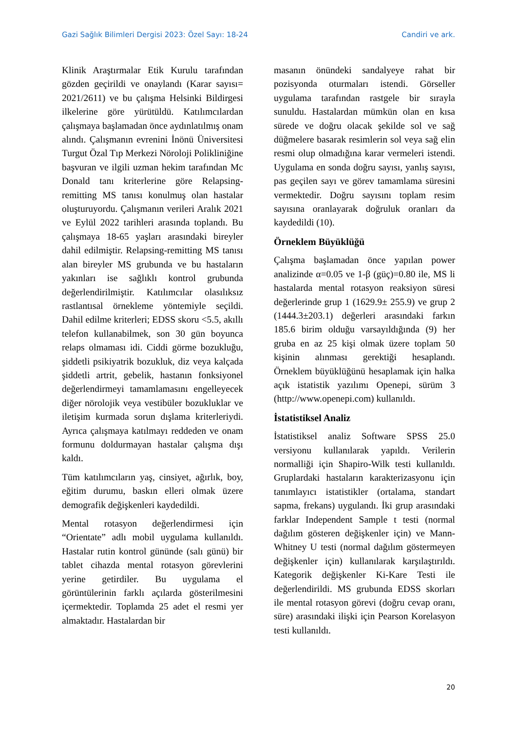Gazi Sağlık Bilimleri Dergisi 2023: Özel Sayı: 18-24 Candiri ve ark.
Klinik Araştırmalar Etik Kurulu tarafından gözden geçirildi ve onaylandı (Karar sayısı= 2021/2611) ve bu çalışma Helsinki Bildirgesi ilkelerine göre yürütüldü. Katılımcılardan çalışmaya başlamadan önce aydınlatılmış onam alındı. Çalışmanın evrenini İnönü Üniversitesi Turgut Özal Tıp Merkezi Nöroloji Polikliniğine başvuran ve ilgili uzman hekim tarafından Mc Donald tanı kriterlerine göre Relapsing-remitting MS tanısı konulmuş olan hastalar oluşturuyordu. Çalışmanın verileri Aralık 2021 ve Eylül 2022 tarihleri arasında toplandı. Bu çalışmaya 18-65 yaşları arasındaki bireyler dahil edilmiştir. Relapsing-remitting MS tanısı alan bireyler MS grubunda ve bu hastaların yakınları ise sağlıklı kontrol grubunda değerlendirilmiştir. Katılımcılar olasılıksız rastlantısal örnekleme yöntemiyle seçildi. Dahil edilme kriterleri; EDSS skoru <5.5, akıllı telefon kullanabilmek, son 30 gün boyunca relaps olmaması idi. Ciddi görme bozukluğu, şiddetli psikiyatrik bozukluk, diz veya kalçada şiddetli artrit, gebelik, hastanın fonksiyonel değerlendirmeyi tamamlamasını engelleyecek diğer nörolojik veya vestibüler bozukluklar ve iletişim kurmada sorun dışlama kriterleriydi. Ayrıca çalışmaya katılmayı reddeden ve onam formunu doldurmayan hastalar çalışma dışı kaldı.
Tüm katılımcıların yaş, cinsiyet, ağırlık, boy, eğitim durumu, baskın elleri olmak üzere demografik değişkenleri kaydedildi.
Mental rotasyon değerlendirmesi için “Orientate” adlı mobil uygulama kullanıldı. Hastalar rutin kontrol gününde (salı günü) bir tablet cihazda mental rotasyon görevlerini yerine getirdiler. Bu uygulama el görüntülerinin farklı açılarda gösterilmesini içermektedir. Toplamda 25 adet el resmi yer almaktadır. Hastalardan bir
masanın önündeki sandalyeye rahat bir pozisyonda oturmaları istendi. Görseller uygulama tarafından rastgele bir sırayla sunuldu. Hastalardan mümkün olan en kısa sürede ve doğru olacak şekilde sol ve sağ düğmelere basarak resimlerin sol veya sağ elin resmi olup olmadığına karar vermeleri istendi. Uygulama en sonda doğru sayısı, yanlış sayısı, pas geçilen sayı ve görev tamamlama süresini vermektedir. Doğru sayısını toplam resim sayısına oranlayarak doğruluk oranları da kaydedildi (10).
Örneklem Büyüklüğü
Çalışma başlamadan önce yapılan power analizinde α=0.05 ve 1-β (güç)=0.80 ile, MS li hastalarda mental rotasyon reaksiyon süresi değerlerinde grup 1 (1629.9± 255.9) ve grup 2 (1444.3±203.1) değerleri arasındaki farkın 185.6 birim olduğu varsayıldığında (9) her gruba en az 25 kişi olmak üzere toplam 50 kişinin alınması gerektiği hesaplandı. Örneklem büyüklüğünü hesaplamak için halka açık istatistik yazılımı Openepi, sürüm 3 (http://www.openepi.com) kullanıldı.
İstatistiksel Analiz
İstatistiksel analiz Software SPSS 25.0 versiyonu kullanılarak yapıldı. Verilerin normalliği için Shapiro-Wilk testi kullanıldı. Gruplardaki hastaların karakterizasyonu için tanımlayıcı istatistikler (ortalama, standart sapma, frekans) uygulandı. İki grup arasındaki farklar Independent Sample t testi (normal dağılım gösteren değişkenler için) ve Mann-Whitney U testi (normal dağılım göstermeyen değişkenler için) kullanılarak karşılaştırıldı. Kategorik değişkenler Ki-Kare Testi ile değerlendirildi. MS grubunda EDSS skorları ile mental rotasyon görevi (doğru cevap oranı, süre) arasındaki ilişki için Pearson Korelasyon testi kullanıldı.
20